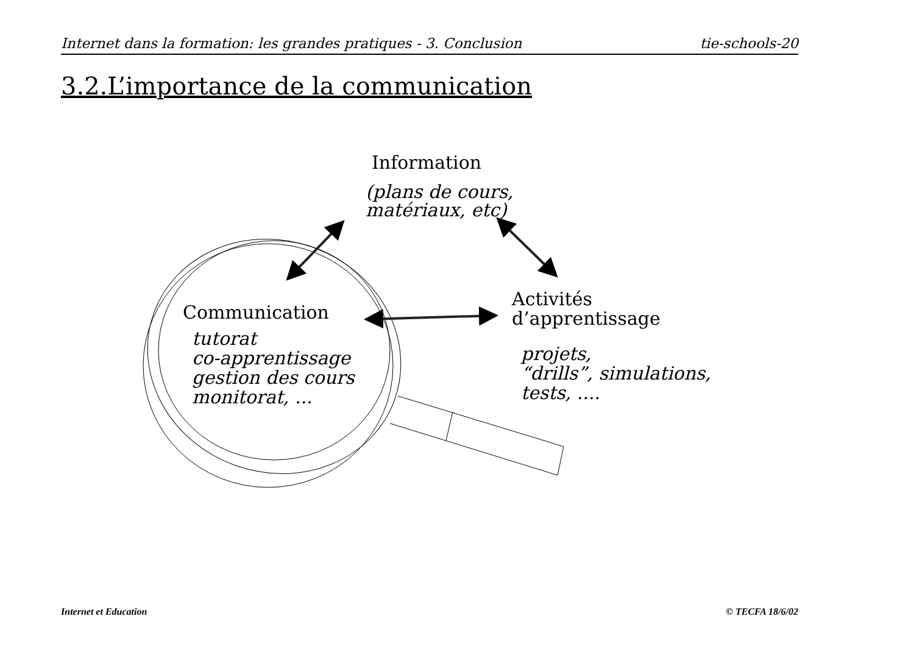Internet dans la formation: les grandes pratiques - 3. Conclusion tie-schools-20
3.2.L’importance de la communication
Information
(plans de cours,
matériaux, etc)
Communication
tutorat
co-apprentissage
gestion des cours
monitorat, ...
Activités
d’apprentissage
projets,
“drills”, simulations,
tests, ....
Internet et Education © TECFA 18/6/02